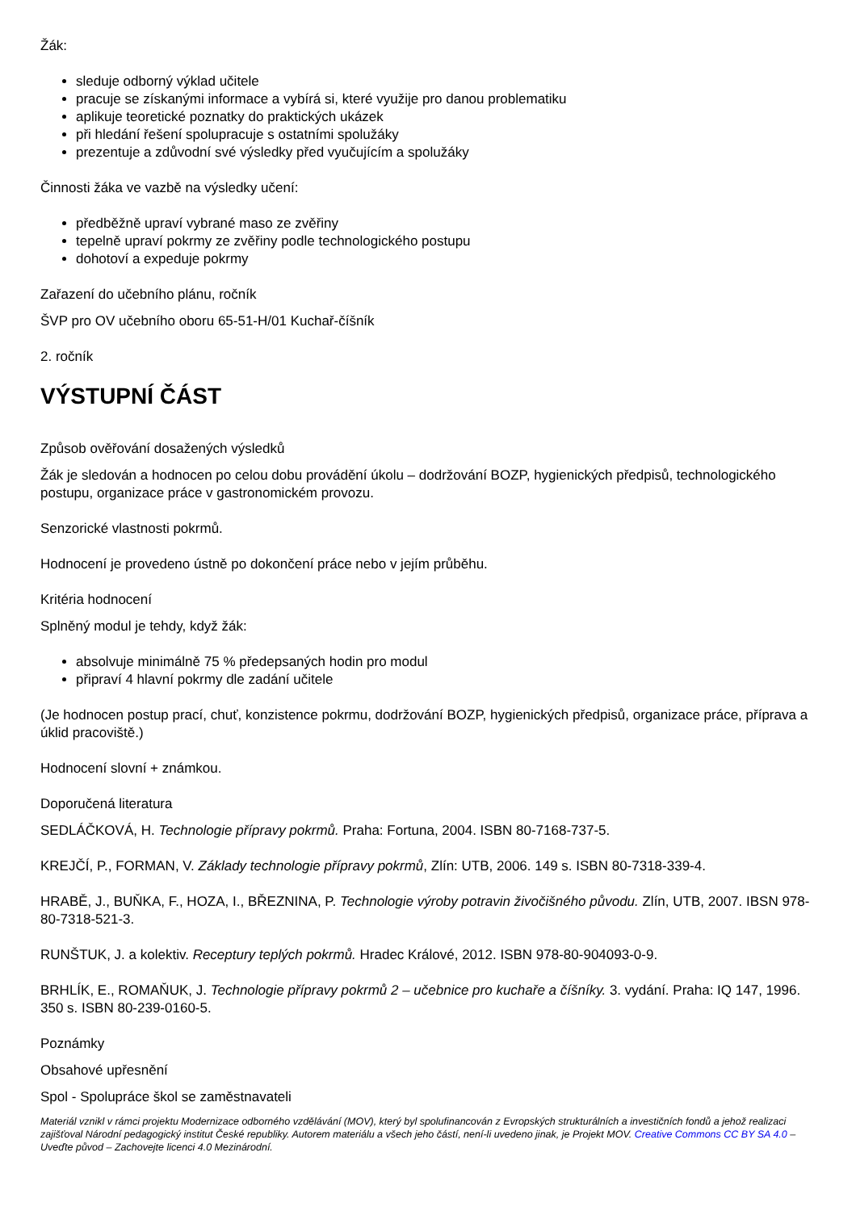Žák:
sleduje odborný výklad učitele
pracuje se získanými informace a vybírá si, které využije pro danou problematiku
aplikuje teoretické poznatky do praktických ukázek
při hledání řešení spolupracuje s ostatními spolužáky
prezentuje a zdůvodní své výsledky před vyučujícím a spolužáky
Činnosti žáka ve vazbě na výsledky učení:
předběžně upraví vybrané maso ze zvěřiny
tepelně upraví pokrmy ze zvěřiny podle technologického postupu
dohotoví a expeduje pokrmy
Zařazení do učebního plánu, ročník
ŠVP pro OV učebního oboru 65-51-H/01 Kuchař-číšník
2. ročník
VÝSTUPNÍ ČÁST
Způsob ověřování dosažených výsledků
Žák je sledován a hodnocen po celou dobu provádění úkolu – dodržování BOZP, hygienických předpisů, technologického postupu, organizace práce v gastronomickém provozu.
Senzorické vlastnosti pokrmů.
Hodnocení je provedeno ústně po dokončení práce nebo v jejím průběhu.
Kritéria hodnocení
Splněný modul je tehdy, když žák:
absolvuje minimálně 75 % předepsaných hodin pro modul
připraví 4 hlavní pokrmy dle zadání učitele
(Je hodnocen postup prací, chuť, konzistence pokrmu, dodržování BOZP, hygienických předpisů, organizace práce, příprava a úklid pracoviště.)
Hodnocení slovní + známkou.
Doporučená literatura
SEDLÁČKOVÁ, H. Technologie přípravy pokrmů. Praha: Fortuna, 2004. ISBN 80-7168-737-5.
KREJČÍ, P., FORMAN, V. Základy technologie přípravy pokrmů, Zlín: UTB, 2006. 149 s. ISBN 80-7318-339-4.
HRABĚ, J., BUŇKA, F., HOZA, I., BŘEZNINA, P. Technologie výroby potravin živočišného původu. Zlín, UTB, 2007. IBSN 978-80-7318-521-3.
RUNŠTUK, J. a kolektiv. Receptury teplých pokrmů. Hradec Králové, 2012. ISBN 978-80-904093-0-9.
BRHLÍK, E., ROMAŇUK, J. Technologie přípravy pokrmů 2 – učebnice pro kuchaře a číšníky. 3. vydání. Praha: IQ 147, 1996. 350 s. ISBN 80-239-0160-5.
Poznámky
Obsahové upřesnění
Spol - Spolupráce škol se zaměstnavateli
Materiál vznikl v rámci projektu Modernizace odborného vzdělávání (MOV), který byl spolufinancován z Evropských strukturálních a investičních fondů a jehož realizaci zajišťoval Národní pedagogický institut České republiky. Autorem materiálu a všech jeho částí, není-li uvedeno jinak, je Projekt MOV. Creative Commons CC BY SA 4.0 – Uveďte původ – Zachovejte licenci 4.0 Mezinárodní.